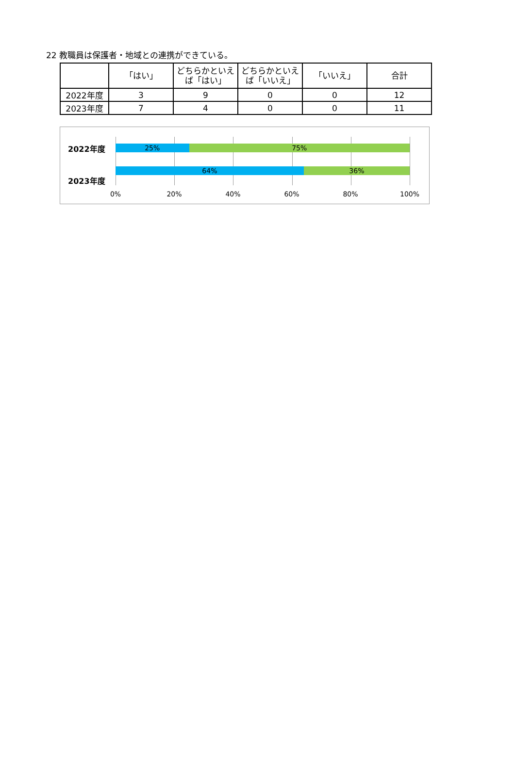22 教職員は保護者・地域との連携ができている。
| | 「はい」 | どちらかといえ ば「はい」 | どちらかといえ ば「いいえ」 | 「いいえ」 | 合計 |
| --- | --- | --- | --- | --- | --- |
| 2022年度 | 3 | 9 | 0 | 0 | 12 |
| 2023年度 | 7 | 4 | 0 | 0 | 11 |
2022年度
2023年度
25% 75%
64% 36%
0% 20% 40% 60% 80% 100%